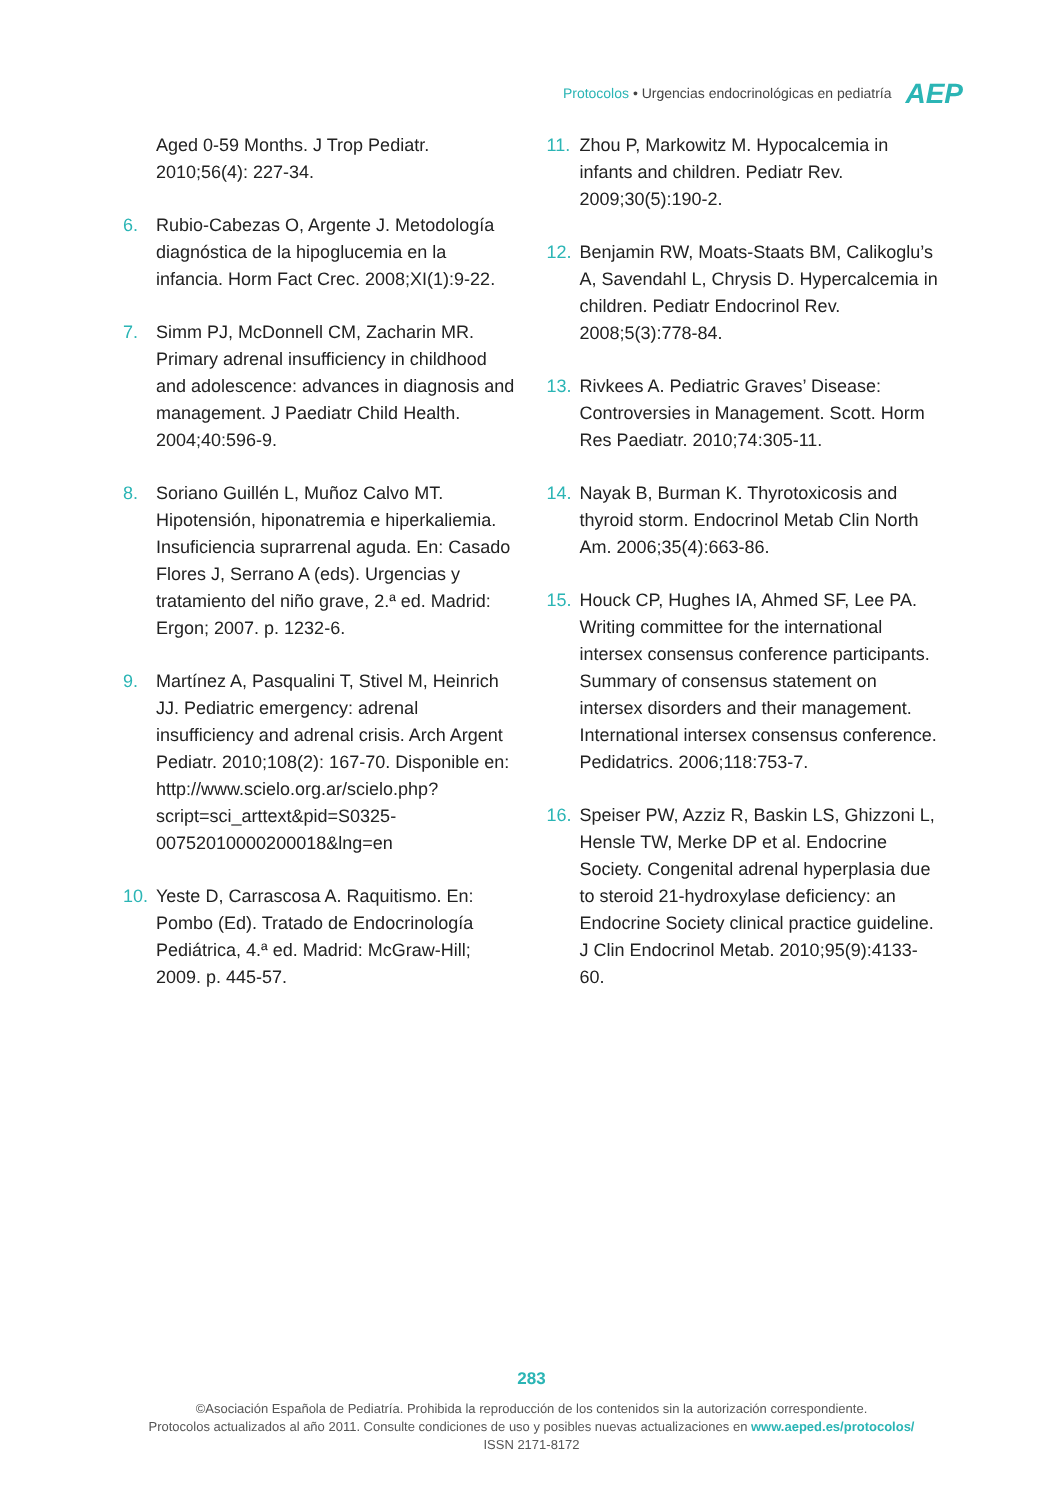Protocolos • Urgencias endocrinológicas en pediatría AEP
Aged 0-59 Months. J Trop Pediatr. 2010;56(4): 227-34.
6. Rubio-Cabezas O, Argente J. Metodología diagnóstica de la hipoglucemia en la infancia. Horm Fact Crec. 2008;XI(1):9-22.
7. Simm PJ, McDonnell CM, Zacharin MR. Primary adrenal insufficiency in childhood and adolescence: advances in diagnosis and management. J Paediatr Child Health. 2004;40:596-9.
8. Soriano Guillén L, Muñoz Calvo MT. Hipotensión, hiponatremia e hiperkaliemia. Insuficiencia suprarrenal aguda. En: Casado Flores J, Serrano A (eds). Urgencias y tratamiento del niño grave, 2.ª ed. Madrid: Ergon; 2007. p. 1232-6.
9. Martínez A, Pasqualini T, Stivel M, Heinrich JJ. Pediatric emergency: adrenal insufficiency and adrenal crisis. Arch Argent Pediatr. 2010;108(2): 167-70. Disponible en: http://www.scielo.org.ar/scielo.php?script=sci_arttext&pid=S0325-00752010000200018&lng=en
10. Yeste D, Carrascosa A. Raquitismo. En: Pombo (Ed). Tratado de Endocrinología Pediátrica, 4.ª ed. Madrid: McGraw-Hill; 2009. p. 445-57.
11. Zhou P, Markowitz M. Hypocalcemia in infants and children. Pediatr Rev. 2009;30(5):190-2.
12. Benjamin RW, Moats-Staats BM, Calikoglu’s A, Savendahl L, Chrysis D. Hypercalcemia in children. Pediatr Endocrinol Rev. 2008;5(3):778-84.
13. Rivkees A. Pediatric Graves’ Disease: Controversies in Management. Scott. Horm Res Paediatr. 2010;74:305-11.
14. Nayak B, Burman K. Thyrotoxicosis and thyroid storm. Endocrinol Metab Clin North Am. 2006;35(4):663-86.
15. Houck CP, Hughes IA, Ahmed SF, Lee PA. Writing committee for the international intersex consensus conference participants. Summary of consensus statement on intersex disorders and their management. International intersex consensus conference. Pedidatrics. 2006;118:753-7.
16. Speiser PW, Azziz R, Baskin LS, Ghizzoni L, Hensle TW, Merke DP et al. Endocrine Society. Congenital adrenal hyperplasia due to steroid 21-hydroxylase deficiency: an Endocrine Society clinical practice guideline. J Clin Endocrinol Metab. 2010;95(9):4133-60.
283
©Asociación Española de Pediatría. Prohibida la reproducción de los contenidos sin la autorización correspondiente.
Protocolos actualizados al año 2011. Consulte condiciones de uso y posibles nuevas actualizaciones en www.aeped.es/protocolos/
ISSN 2171-8172